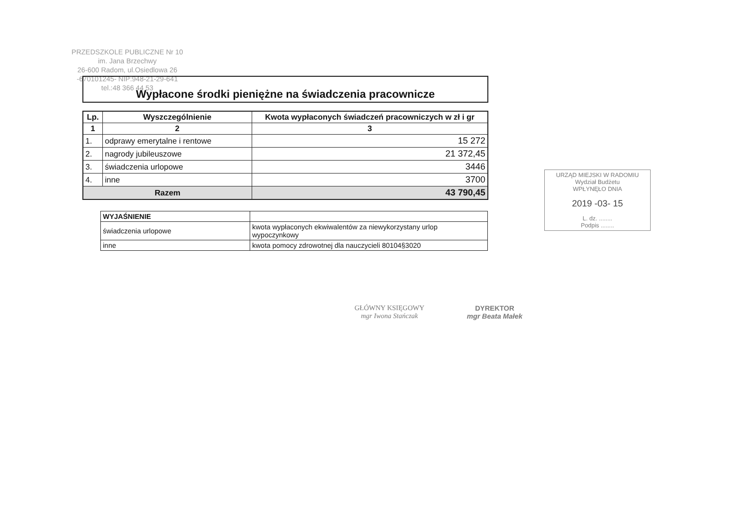PRZEDSZKOLE PUBLICZNE Nr 10
im. Jana Brzechwy
26-600 Radom, ul.Osiedlowa 26
-670101245- NIP:948-21-29-641
tel.:48 366 44 53
Wypłacone środki pieniężne na świadczenia pracownicze
| Lp. | Wyszczególnienie | Kwota wypłaconych świadczeń pracowniczych w zł i gr |
| --- | --- | --- |
| 1 | 2 | 3 |
| 1. | odprawy emerytalne i rentowe | 15 272 |
| 2. | nagrody jubileuszowe | 21 372,45 |
| 3. | świadczenia urlopowe | 3446 |
| 4. | inne | 3700 |
| Razem | | 43 790,45 |
| WYJAŚNIENIE | |
| świadczenia urlopowe | kwota wypłaconych ekwiwalentów za niewykorzystany urlop wypoczynkowy |
| inne | kwota pomocy zdrowotnej dla nauczycieli 80104§3020 |
URZĄD MIEJSKI W RADOMIU
Wydział Budżetu
WPŁYNĘŁO DNIA
2019 -03- 15
L. dz. ........
Podpis ........
GŁÓWNY KSIĘGOWY
mgr Iwona Stańczak
DYREKTOR
mgr Beata Małek